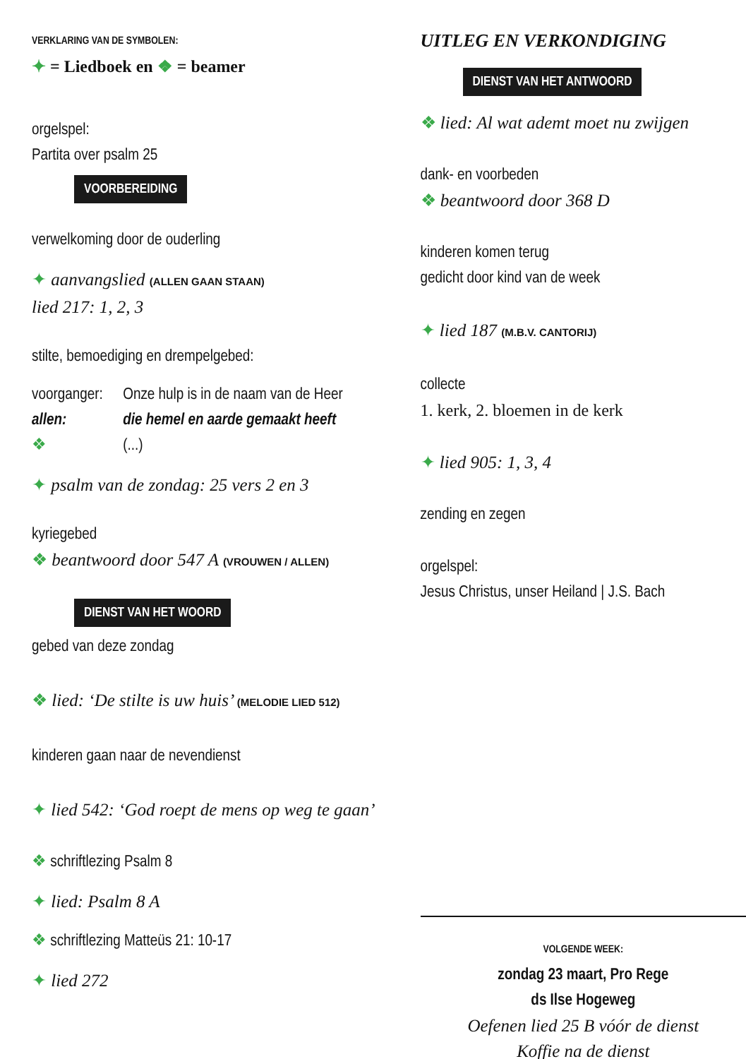VERKLARING VAN DE SYMBOLEN:
✦ = Liedboek en ❖ = beamer
orgelspel:
Partita over psalm 25
VOORBEREIDING
verwelkoming door de ouderling
✦ aanvangslied (ALLEN GAAN STAAN)
lied 217: 1, 2, 3
stilte, bemoediging en drempelgebed:
voorganger: Onze hulp is in de naam van de Heer
allen: die hemel en aarde gemaakt heeft
❖ (...)
✦ psalm van de zondag: 25 vers 2 en 3
kyriegebed
❖ beantwoord door 547 A (VROUWEN / ALLEN)
DIENST VAN HET WOORD
gebed van deze zondag
❖ lied: ‘De stilte is uw huis’ (MELODIE LIED 512)
kinderen gaan naar de nevendienst
✦ lied 542: ‘God roept de mens op weg te gaan’
❖ schriftlezing Psalm 8
✦ lied: Psalm 8 A
❖ schriftlezing Matteüs 21: 10-17
✦ lied 272
UITLEG EN VERKONDIGING
DIENST VAN HET ANTWOORD
❖ lied: Al wat ademt moet nu zwijgen
dank- en voorbeden
❖ beantwoord door 368 D
kinderen komen terug
gedicht door kind van de week
✦ lied 187 (M.B.V. CANTORIJ)
collecte
1. kerk, 2. bloemen in de kerk
✦ lied 905: 1, 3, 4
zending en zegen
orgelspel:
Jesus Christus, unser Heiland | J.S. Bach
VOLGENDE WEEK:
zondag 23 maart, Pro Rege
ds Ilse Hogeweg
Oefenen lied 25 B vóór de dienst
Koffie na de dienst